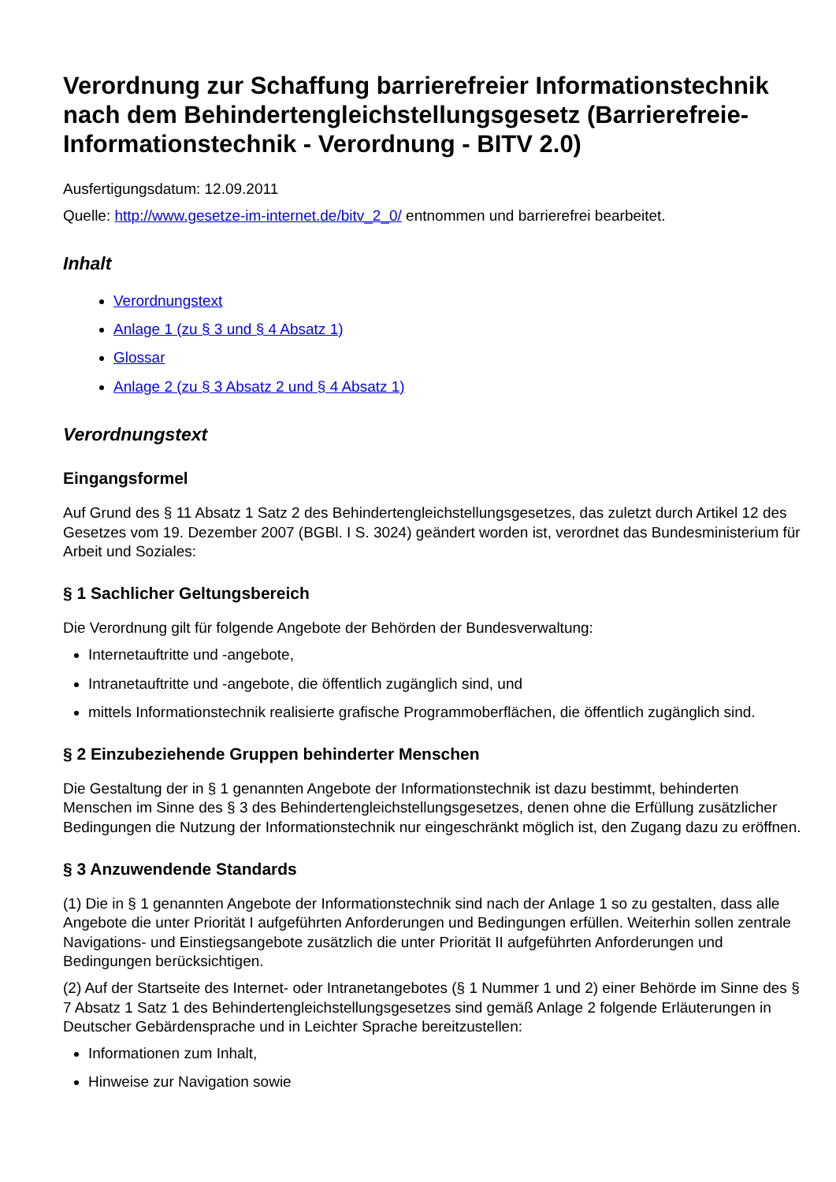Verordnung zur Schaffung barrierefreier Informationstechnik nach dem Behindertengleichstellungsgesetz (Barrierefreie-Informationstechnik - Verordnung - BITV 2.0)
Ausfertigungsdatum: 12.09.2011
Quelle: http://www.gesetze-im-internet.de/bitv_2_0/ entnommen und barrierefrei bearbeitet.
Inhalt
Verordnungstext
Anlage 1 (zu § 3 und § 4 Absatz 1)
Glossar
Anlage 2 (zu § 3 Absatz 2 und § 4 Absatz 1)
Verordnungstext
Eingangsformel
Auf Grund des § 11 Absatz 1 Satz 2 des Behindertengleichstellungsgesetzes, das zuletzt durch Artikel 12 des Gesetzes vom 19. Dezember 2007 (BGBl. I S. 3024) geändert worden ist, verordnet das Bundesministerium für Arbeit und Soziales:
§ 1 Sachlicher Geltungsbereich
Die Verordnung gilt für folgende Angebote der Behörden der Bundesverwaltung:
Internetauftritte und -angebote,
Intranetauftritte und -angebote, die öffentlich zugänglich sind, und
mittels Informationstechnik realisierte grafische Programmoberflächen, die öffentlich zugänglich sind.
§ 2 Einzubeziehende Gruppen behinderter Menschen
Die Gestaltung der in § 1 genannten Angebote der Informationstechnik ist dazu bestimmt, behinderten Menschen im Sinne des § 3 des Behindertengleichstellungsgesetzes, denen ohne die Erfüllung zusätzlicher Bedingungen die Nutzung der Informationstechnik nur eingeschränkt möglich ist, den Zugang dazu zu eröffnen.
§ 3 Anzuwendende Standards
(1) Die in § 1 genannten Angebote der Informationstechnik sind nach der Anlage 1 so zu gestalten, dass alle Angebote die unter Priorität I aufgeführten Anforderungen und Bedingungen erfüllen. Weiterhin sollen zentrale Navigations- und Einstiegsangebote zusätzlich die unter Priorität II aufgeführten Anforderungen und Bedingungen berücksichtigen.
(2) Auf der Startseite des Internet- oder Intranetangebotes (§ 1 Nummer 1 und 2) einer Behörde im Sinne des § 7 Absatz 1 Satz 1 des Behindertengleichstellungsgesetzes sind gemäß Anlage 2 folgende Erläuterungen in Deutscher Gebärdensprache und in Leichter Sprache bereitzustellen:
Informationen zum Inhalt,
Hinweise zur Navigation sowie